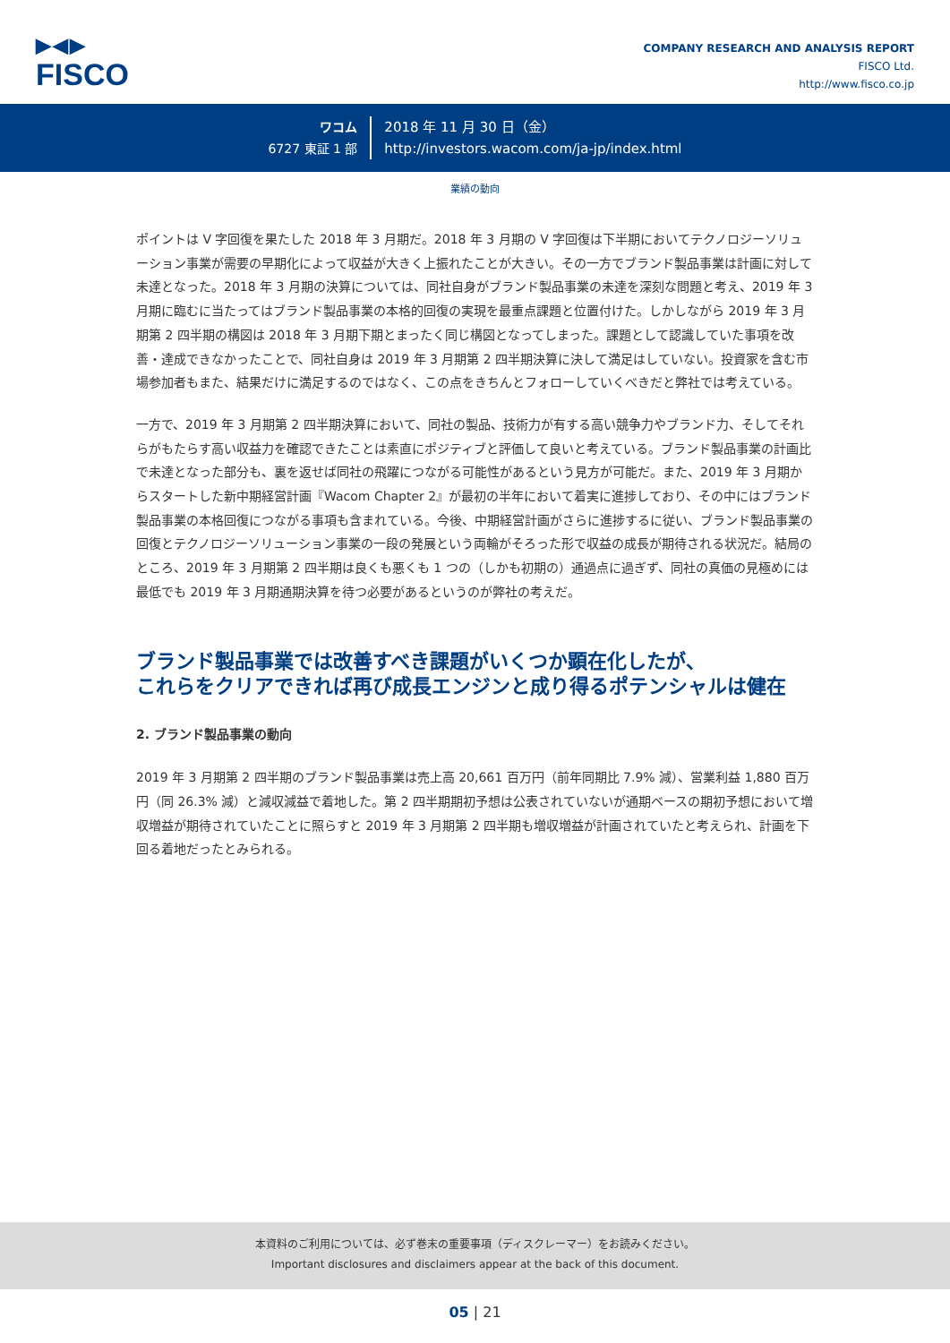▶◀▶
FISCO
COMPANY RESEARCH AND ANALYSIS REPORT
FISCO Ltd.
http://www.fisco.co.jp
ワコム
6727 東証 1 部
2018 年 11 月 30 日（金）
http://investors.wacom.com/ja-jp/index.html
業績の動向
ポイントは V 字回復を果たした 2018 年 3 月期だ。2018 年 3 月期の V 字回復は下半期においてテクノロジーソリューション事業が需要の早期化によって収益が大きく上振れたことが大きい。その一方でブランド製品事業は計画に対して未達となった。2018 年 3 月期の決算については、同社自身がブランド製品事業の未達を深刻な問題と考え、2019 年 3 月期に臨むに当たってはブランド製品事業の本格的回復の実現を最重点課題と位置付けた。しかしながら 2019 年 3 月期第 2 四半期の構図は 2018 年 3 月期下期とまったく同じ構図となってしまった。課題として認識していた事項を改善・達成できなかったことで、同社自身は 2019 年 3 月期第 2 四半期決算に決して満足はしていない。投資家を含む市場参加者もまた、結果だけに満足するのではなく、この点をきちんとフォローしていくべきだと弊社では考えている。
一方で、2019 年 3 月期第 2 四半期決算において、同社の製品、技術力が有する高い競争力やブランド力、そしてそれらがもたらす高い収益力を確認できたことは素直にポジティブと評価して良いと考えている。ブランド製品事業の計画比で未達となった部分も、裏を返せば同社の飛躍につながる可能性があるという見方が可能だ。また、2019 年 3 月期からスタートした新中期経営計画『Wacom Chapter 2』が最初の半年において着実に進捗しており、その中にはブランド製品事業の本格回復につながる事項も含まれている。今後、中期経営計画がさらに進捗するに従い、ブランド製品事業の回復とテクノロジーソリューション事業の一段の発展という両輪がそろった形で収益の成長が期待される状況だ。結局のところ、2019 年 3 月期第 2 四半期は良くも悪くも 1 つの（しかも初期の）通過点に過ぎず、同社の真価の見極めには最低でも 2019 年 3 月期通期決算を待つ必要があるというのが弊社の考えだ。
ブランド製品事業では改善すべき課題がいくつか顕在化したが、
これらをクリアできれば再び成長エンジンと成り得るポテンシャルは健在
2. ブランド製品事業の動向
2019 年 3 月期第 2 四半期のブランド製品事業は売上高 20,661 百万円（前年同期比 7.9% 減）、営業利益 1,880 百万円（同 26.3% 減）と減収減益で着地した。第 2 四半期期初予想は公表されていないが通期ベースの期初予想において増収増益が期待されていたことに照らすと 2019 年 3 月期第 2 四半期も増収増益が計画されていたと考えられ、計画を下回る着地だったとみられる。
本資料のご利用については、必ず巻末の重要事項（ディスクレーマー）をお読みください。
Important disclosures and disclaimers appear at the back of this document.
05 | 21